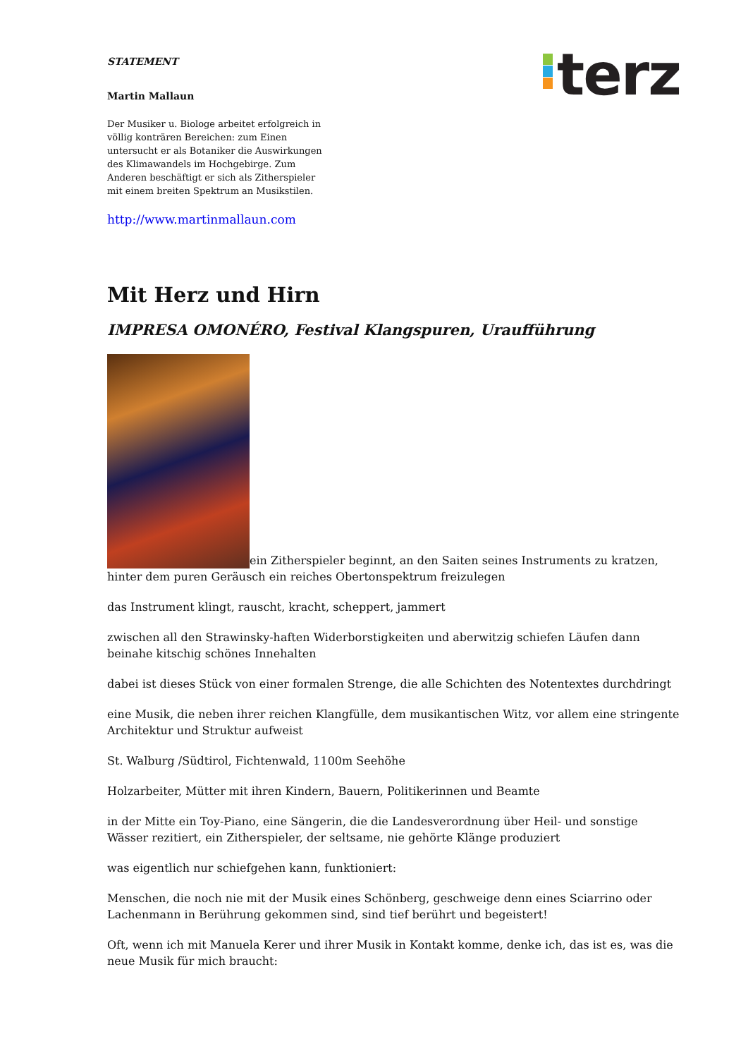STATEMENT
Martin Mallaun
Der Musiker u. Biologe arbeitet erfolgreich in völlig konträren Bereichen: zum Einen untersucht er als Botaniker die Auswirkungen des Klimawandels im Hochgebirge. Zum Anderen beschäftigt er sich als Zitherspieler mit einem breiten Spektrum an Musikstilen.
http://www.martinmallaun.com
terz
Mit Herz und Hirn
IMPRESA OMONÉRO, Festival Klangspuren, Uraufführung
ein Zitherspieler beginnt, an den Saiten seines Instruments zu kratzen, hinter dem puren Geräusch ein reiches Obertonspektrum freizulegen
das Instrument klingt, rauscht, kracht, scheppert, jammert
zwischen all den Strawinsky-haften Widerborstigkeiten und aberwitzig schiefen Läufen dann beinahe kitschig schönes Innehalten
dabei ist dieses Stück von einer formalen Strenge, die alle Schichten des Notentextes durchdringt
eine Musik, die neben ihrer reichen Klangfülle, dem musikantischen Witz, vor allem eine stringente Architektur und Struktur aufweist
St. Walburg /Südtirol, Fichtenwald, 1100m Seehöhe
Holzarbeiter, Mütter mit ihren Kindern, Bauern, Politikerinnen und Beamte
in der Mitte ein Toy-Piano, eine Sängerin, die die Landesverordnung über Heil- und sonstige Wässer rezitiert, ein Zitherspieler, der seltsame, nie gehörte Klänge produziert
was eigentlich nur schiefgehen kann, funktioniert:
Menschen, die noch nie mit der Musik eines Schönberg, geschweige denn eines Sciarrino oder Lachenmann in Berührung gekommen sind, sind tief berührt und begeistert!
Oft, wenn ich mit Manuela Kerer und ihrer Musik in Kontakt komme, denke ich, das ist es, was die neue Musik für mich braucht: